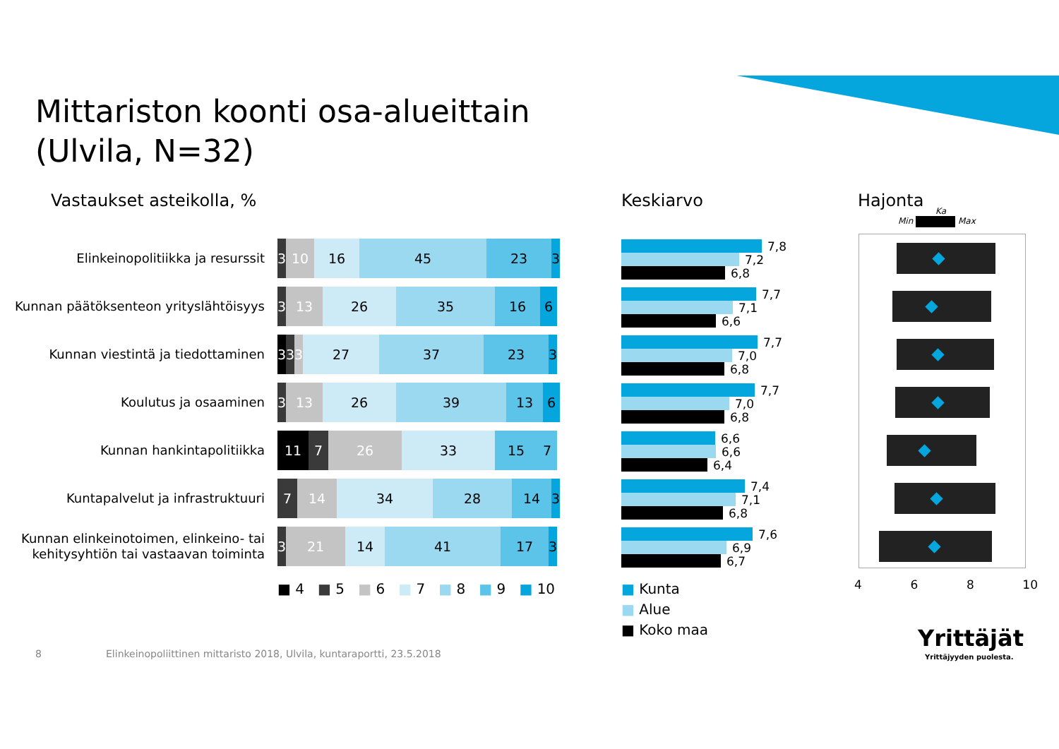Mittariston koonti osa-alueittain
(Ulvila, N=32)
Vastaukset asteikolla, % Keskiarvo Hajonta
Min Max
Ka
Elinkeinopolitiikka ja resurssit
3 10 16 45 23 3
Kunnan päätöksenteon yrityslähtöisyys
3 13 26 35 16 6
Kunnan viestintä ja tiedottaminen
3 3 3 27 37 23 3
Koulutus ja osaaminen
3 13 26 39 13 6
Kunnan hankintapolitiikka
11 7 26 33 15 7
Kuntapalvelut ja infrastruktuuri
7 14 34 28 14 3
Kunnan elinkeinotoimen, elinkeino- tai kehitysyhtiön tai vastaavan toiminta
3 21 14 41 17 3
■ 4 ■ 5 ■ 6 ■ 7 ■ 8 ■ 9 ■ 10
7,8
7,2
6,8
7,7
7,1
6,6
7,7
7,0
6,8
7,7
7,0
6,8
6,6
6,6
6,4
7,4
7,1
6,8
7,6
6,9
6,7
■ Kunta
■ Alue
■ Koko maa
4 6 8 10
8
Elinkeinopoliittinen mittaristo 2018, Ulvila, kuntaraportti, 23.5.2018
Yrittäjät
Yrittäjyyden puolesta.